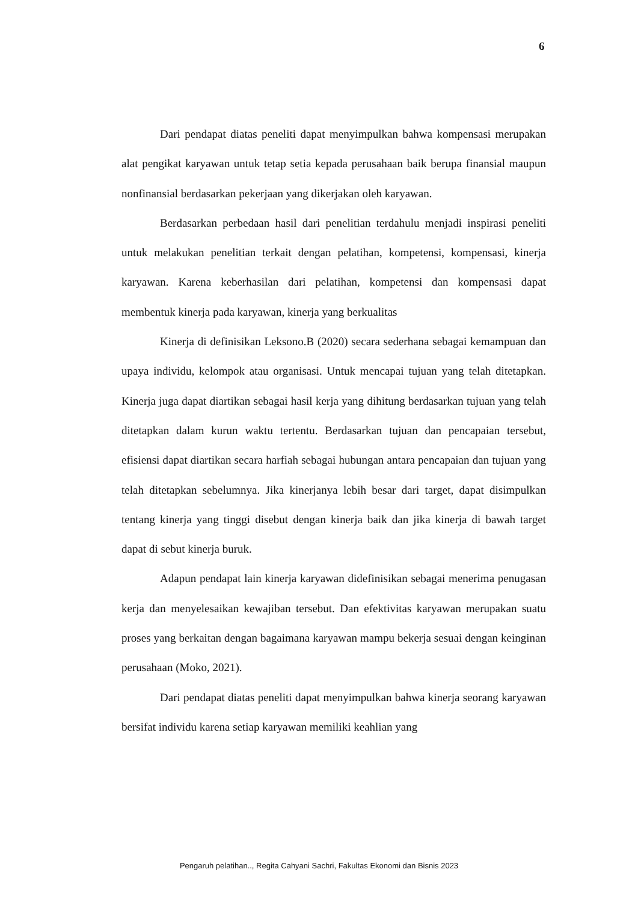6
Dari pendapat diatas peneliti dapat menyimpulkan bahwa kompensasi merupakan alat pengikat karyawan untuk tetap setia kepada perusahaan baik berupa finansial maupun nonfinansial berdasarkan pekerjaan yang dikerjakan oleh karyawan.
Berdasarkan perbedaan hasil dari penelitian terdahulu menjadi inspirasi peneliti untuk melakukan penelitian terkait dengan pelatihan, kompetensi, kompensasi, kinerja karyawan. Karena keberhasilan dari pelatihan, kompetensi dan kompensasi dapat membentuk kinerja pada karyawan, kinerja yang berkualitas
Kinerja di definisikan Leksono.B (2020) secara sederhana sebagai kemampuan dan upaya individu, kelompok atau organisasi. Untuk mencapai tujuan yang telah ditetapkan. Kinerja juga dapat diartikan sebagai hasil kerja yang dihitung berdasarkan tujuan yang telah ditetapkan dalam kurun waktu tertentu. Berdasarkan tujuan dan pencapaian tersebut, efisiensi dapat diartikan secara harfiah sebagai hubungan antara pencapaian dan tujuan yang telah ditetapkan sebelumnya. Jika kinerjanya lebih besar dari target, dapat disimpulkan tentang kinerja yang tinggi disebut dengan kinerja baik dan jika kinerja di bawah target dapat di sebut kinerja buruk.
Adapun pendapat lain kinerja karyawan didefinisikan sebagai menerima penugasan kerja dan menyelesaikan kewajiban tersebut. Dan efektivitas karyawan merupakan suatu proses yang berkaitan dengan bagaimana karyawan mampu bekerja sesuai dengan keinginan perusahaan (Moko, 2021).
Dari pendapat diatas peneliti dapat menyimpulkan bahwa kinerja seorang karyawan bersifat individu karena setiap karyawan memiliki keahlian yang
Pengaruh pelatihan.., Regita Cahyani Sachri, Fakultas Ekonomi dan Bisnis 2023